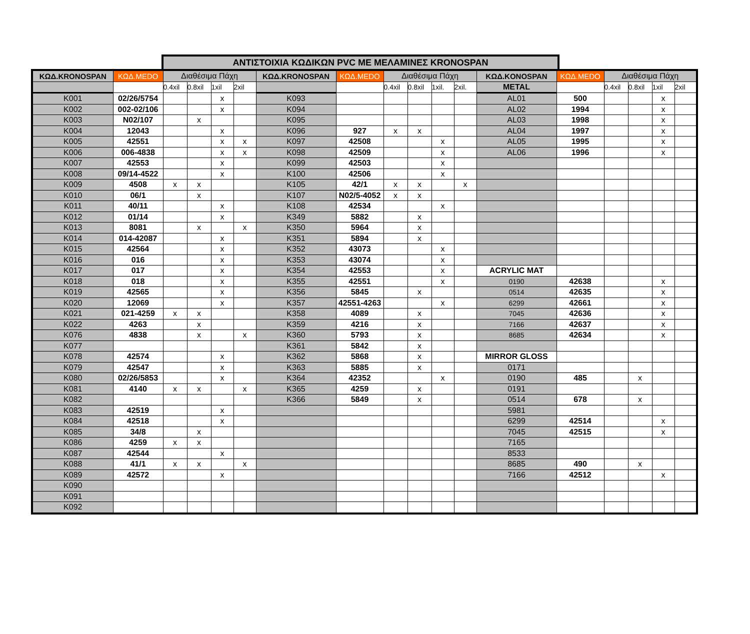ΑΝΤΙΣΤΟΙΧΙΑ ΚΩΔΙΚΩΝ PVC ΜΕ ΜΕΛΑΜΙΝΕΣ KRONOSPAN
| ΚΩΔ.KRONOSPAN | ΚΩΔ.MEDO | Διαθέσιμα Πάχη | | | | ΚΩΔ.KRONOSPAN | ΚΩΔ.MEDO | Διαθέσιμα Πάχη | | | | ΚΩΔ.KONOSPAN | ΚΩΔ.MEDO | Διαθέσιμα Πάχη | | | |
| --- | --- | --- | --- | --- | --- | --- | --- | --- | --- | --- | --- | --- | --- | --- | --- | --- | --- |
| | | 0.4xil | 0.8xil | 1xil | 2xil | | | 0.4xil | 0.8xil | 1xil. | 2xil. | METAL | | 0.4xil | 0.8xil | 1xil | 2xil |
| K001 | 02/26/5754 | | | x | | K093 | | | | | | AL01 | 500 | | | x | |
| K002 | 002-02/106 | | | x | | K094 | | | | | | AL02 | 1994 | | | x | |
| K003 | N02/107 | | x | | | K095 | | | | | | AL03 | 1998 | | | x | |
| K004 | 12043 | | | x | | K096 | 927 | x | x | | | AL04 | 1997 | | | x | |
| K005 | 42551 | | | x | x | K097 | 42508 | | | x | | AL05 | 1995 | | | x | |
| K006 | 006-4838 | | | x | x | K098 | 42509 | | | x | | AL06 | 1996 | | | x | |
| K007 | 42553 | | | x | | K099 | 42503 | | | x | | | | | | | |
| K008 | 09/14-4522 | | | x | | K100 | 42506 | | | x | | | | | | | |
| K009 | 4508 | x | x | | | K105 | 42/1 | x | x | | x | | | | | | |
| K010 | 06/1 | | x | | | K107 | N02/5-4052 | x | x | | | | | | | | |
| K011 | 40/11 | | | x | | K108 | 42534 | | | x | | | | | | | |
| K012 | 01/14 | | | x | | K349 | 5882 | | x | | | | | | | | |
| K013 | 8081 | | x | | x | K350 | 5964 | | x | | | | | | | | |
| K014 | 014-42087 | | | x | | K351 | 5894 | | x | | | | | | | | |
| K015 | 42564 | | | x | | K352 | 43073 | | | x | | | | | | | |
| K016 | 016 | | | x | | K353 | 43074 | | | x | | | | | | | |
| K017 | 017 | | | x | | K354 | 42553 | | | x | | ACRYLIC MAT | | | | | |
| K018 | 018 | | | x | | K355 | 42551 | | | x | | 0190 | 42638 | | | x | |
| K019 | 42565 | | | x | | K356 | 5845 | | x | | | 0514 | 42635 | | | x | |
| K020 | 12069 | | | x | | K357 | 42551-4263 | | | x | | 6299 | 42661 | | | x | |
| K021 | 021-4259 | x | x | | | K358 | 4089 | | x | | | 7045 | 42636 | | | x | |
| K022 | 4263 | | x | | | K359 | 4216 | | x | | | 7166 | 42637 | | | x | |
| K076 | 4838 | | x | | x | K360 | 5793 | | x | | | 8685 | 42634 | | | x | |
| K077 | | | | | | K361 | 5842 | | x | | | | | | | | |
| K078 | 42574 | | | x | | K362 | 5868 | | x | | | MIRROR GLOSS | | | | | |
| K079 | 42547 | | | x | | K363 | 5885 | | x | | | 0171 | | | | | |
| K080 | 02/26/5853 | | | x | | K364 | 42352 | | | x | | 0190 | 485 | | x | | |
| K081 | 4140 | x | x | | x | K365 | 4259 | | x | | | 0191 | | | | | |
| K082 | | | | | | K366 | 5849 | | x | | | 0514 | 678 | | x | | |
| K083 | 42519 | | | x | | | | | | | | 5981 | | | | | |
| K084 | 42518 | | | x | | | | | | | | 6299 | 42514 | | | x | |
| K085 | 34/8 | | x | | | | | | | | | 7045 | 42515 | | | x | |
| K086 | 4259 | x | x | | | | | | | | | 7165 | | | | | |
| K087 | 42544 | | | x | | | | | | | | 8533 | | | | | |
| K088 | 41/1 | x | x | | x | | | | | | | 8685 | 490 | | x | | |
| K089 | 42572 | | | x | | | | | | | | 7166 | 42512 | | | x | |
| K090 | | | | | | | | | | | | | | | | | |
| K091 | | | | | | | | | | | | | | | | | |
| K092 | | | | | | | | | | | | | | | | | |